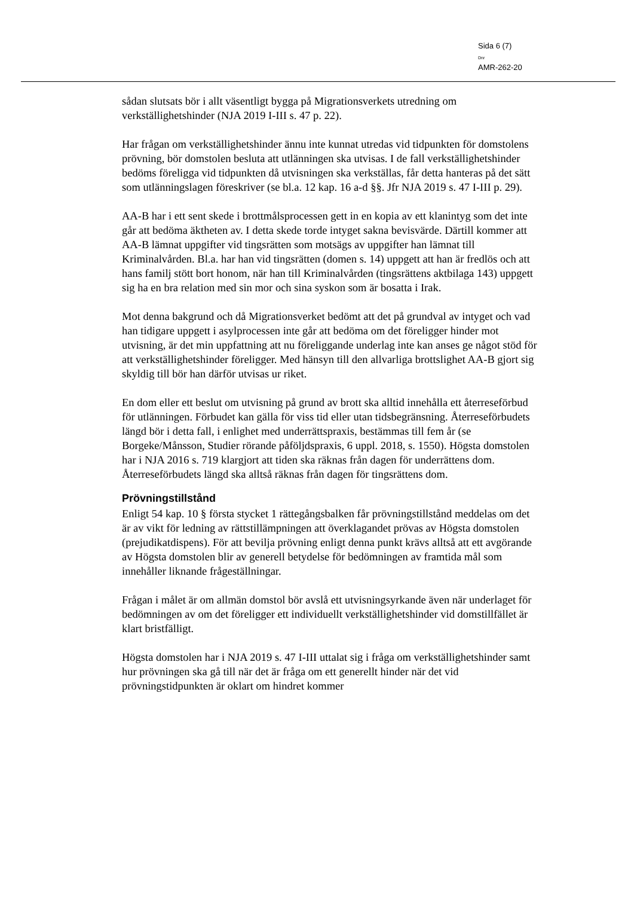Sida 6 (7)
Dnr
AMR-262-20
sådan slutsats bör i allt väsentligt bygga på Migrationsverkets utredning om verkställighetshinder (NJA 2019 I-III s. 47 p. 22).
Har frågan om verkställighetshinder ännu inte kunnat utredas vid tidpunkten för domstolens prövning, bör domstolen besluta att utlänningen ska utvisas. I de fall verkställighetshinder bedöms föreligga vid tidpunkten då utvisningen ska verkställas, får detta hanteras på det sätt som utlänningslagen föreskriver (se bl.a. 12 kap. 16 a-d §§. Jfr NJA 2019 s. 47 I-III p. 29).
AA-B har i ett sent skede i brottmålsprocessen gett in en kopia av ett klanintyg som det inte går att bedöma äktheten av. I detta skede torde intyget sakna bevisvärde. Därtill kommer att AA-B lämnat uppgifter vid tingsrätten som motsägs av uppgifter han lämnat till Kriminalvården. Bl.a. har han vid tingsrätten (domen s. 14) uppgett att han är fredlös och att hans familj stött bort honom, när han till Kriminalvården (tingsrättens aktbilaga 143) uppgett sig ha en bra relation med sin mor och sina syskon som är bosatta i Irak.
Mot denna bakgrund och då Migrationsverket bedömt att det på grundval av intyget och vad han tidigare uppgett i asylprocessen inte går att bedöma om det föreligger hinder mot utvisning, är det min uppfattning att nu föreliggande underlag inte kan anses ge något stöd för att verkställighetshinder föreligger. Med hänsyn till den allvarliga brottslighet AA-B gjort sig skyldig till bör han därför utvisas ur riket.
En dom eller ett beslut om utvisning på grund av brott ska alltid innehålla ett återreseförbud för utlänningen. Förbudet kan gälla för viss tid eller utan tidsbegränsning. Återreseförbudets längd bör i detta fall, i enlighet med underrättspraxis, bestämmas till fem år (se Borgeke/Månsson, Studier rörande påföljdspraxis, 6 uppl. 2018, s. 1550). Högsta domstolen har i NJA 2016 s. 719 klargjort att tiden ska räknas från dagen för underrättens dom. Återreseförbudets längd ska alltså räknas från dagen för tingsrättens dom.
Prövningstillstånd
Enligt 54 kap. 10 § första stycket 1 rättegångsbalken får prövningstillstånd meddelas om det är av vikt för ledning av rättstillämpningen att överklagandet prövas av Högsta domstolen (prejudikatdispens). För att bevilja prövning enligt denna punkt krävs alltså att ett avgörande av Högsta domstolen blir av generell betydelse för bedömningen av framtida mål som innehåller liknande frågeställningar.
Frågan i målet är om allmän domstol bör avslå ett utvisningsyrkande även när underlaget för bedömningen av om det föreligger ett individuellt verkställighetshinder vid domstillfället är klart bristfälligt.
Högsta domstolen har i NJA 2019 s. 47 I-III uttalat sig i fråga om verkställighetshinder samt hur prövningen ska gå till när det är fråga om ett generellt hinder när det vid prövningstidpunkten är oklart om hindret kommer